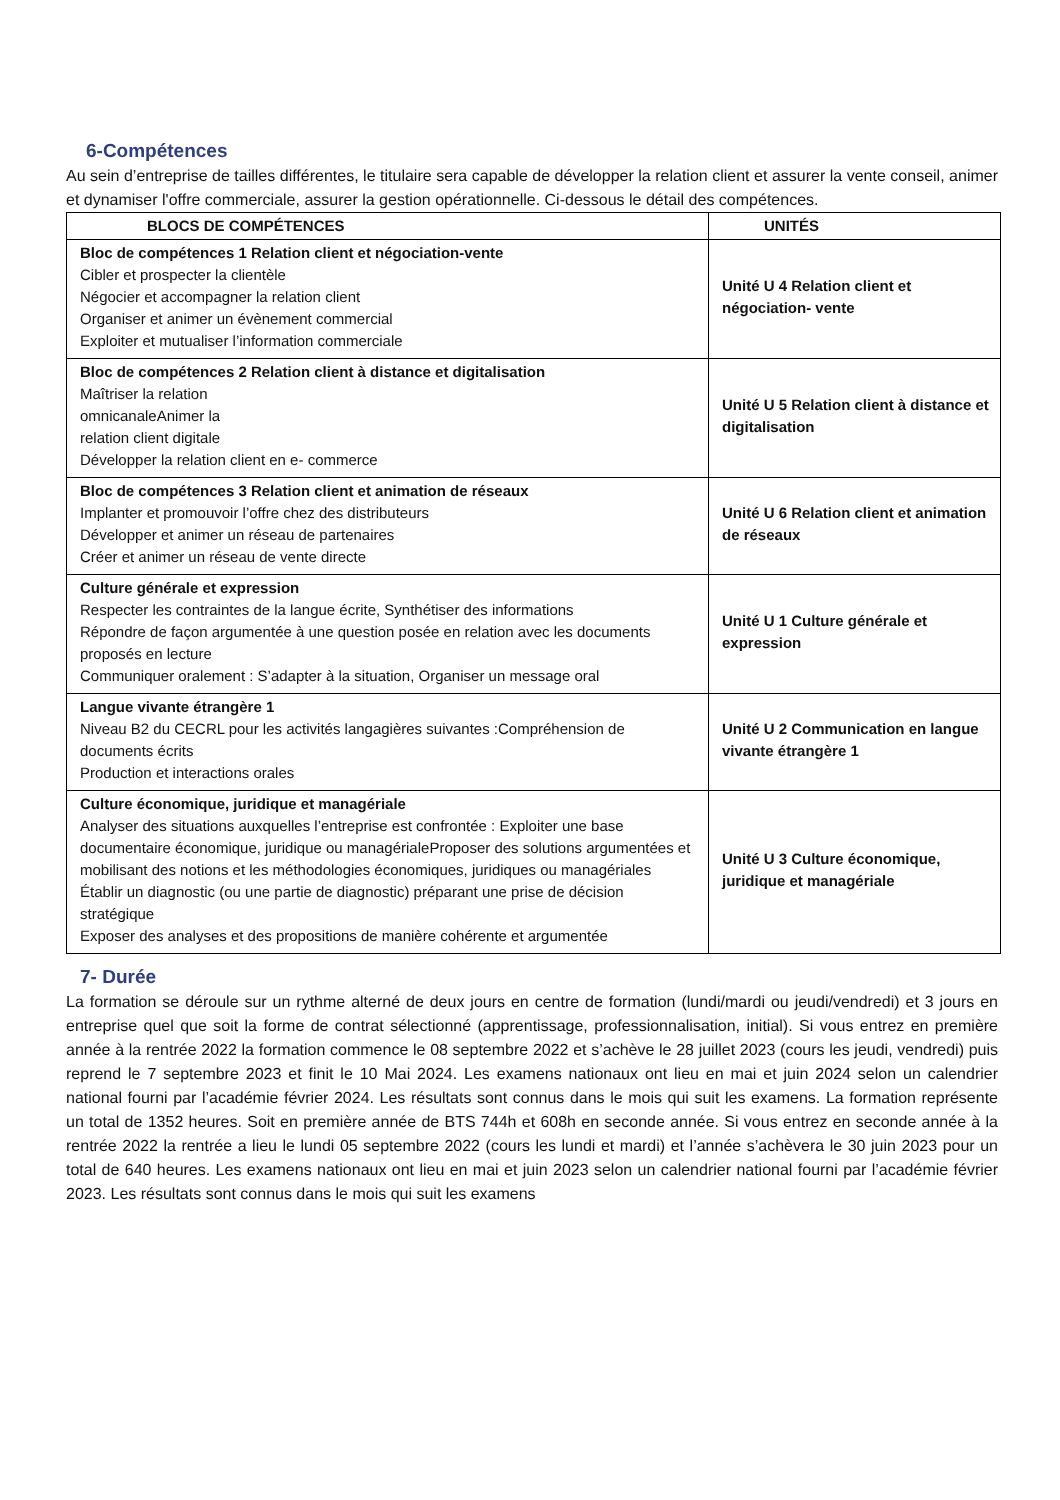6-Compétences
Au sein d’entreprise de tailles différentes, le titulaire sera capable de développer la relation client et assurer la vente conseil, animer et dynamiser l'offre commerciale, assurer la gestion opérationnelle. Ci-dessous le détail des compétences.
| BLOCS DE COMPÉTENCES | UNITÉS |
| --- | --- |
| Bloc de compétences 1 Relation client et négociation-vente Cibler et prospecter la clientèle Négocier et accompagner la relation client Organiser et animer un évènement commercial Exploiter et mutualiser l’information commerciale | Unité U 4 Relation client et négociation- vente |
| Bloc de compétences 2 Relation client à distance et digitalisation Maîtriser la relation omnicanaleAnimer la relation client digitale Développer la relation client en e- commerce | Unité U 5 Relation client à distance et digitalisation |
| Bloc de compétences 3 Relation client et animation de réseaux Implanter et promouvoir l’offre chez des distributeurs Développer et animer un réseau de partenaires Créer et animer un réseau de vente directe | Unité U 6 Relation client et animation de réseaux |
| Culture générale et expression Respecter les contraintes de la langue écrite, Synthétiser des informations Répondre de façon argumentée à une question posée en relation avec les documents proposés en lecture Communiquer oralement : S’adapter à la situation, Organiser un message oral | Unité U 1 Culture générale et expression |
| Langue vivante étrangère 1 Niveau B2 du CECRL pour les activités langagières suivantes :Compréhension de documents écrits Production et interactions orales | Unité U 2 Communication en langue vivante étrangère 1 |
| Culture économique, juridique et managériale Analyser des situations auxquelles l’entreprise est confrontée : Exploiter une base documentaire économique, juridique ou managérialeProposer des solutions argumentées et mobilisant des notions et les méthodologies économiques, juridiques ou managériales Établir un diagnostic (ou une partie de diagnostic) préparant une prise de décision stratégique Exposer des analyses et des propositions de manière cohérente et argumentée | Unité U 3 Culture économique, juridique et managériale |
7- Durée
La formation se déroule sur un rythme alterné de deux jours en centre de formation (lundi/mardi ou jeudi/vendredi) et 3 jours en entreprise quel que soit la forme de contrat sélectionné (apprentissage, professionnalisation, initial). Si vous entrez en première année à la rentrée 2022 la formation commence le 08 septembre 2022 et s’achève le 28 juillet 2023 (cours les jeudi, vendredi) puis reprend le 7 septembre 2023 et finit le 10 Mai 2024. Les examens nationaux ont lieu en mai et juin 2024 selon un calendrier national fourni par l’académie février 2024. Les résultats sont connus dans le mois qui suit les examens. La formation représente un total de 1352 heures. Soit en première année de BTS 744h et 608h en seconde année. Si vous entrez en seconde année à la rentrée 2022 la rentrée a lieu le lundi 05 septembre 2022 (cours les lundi et mardi) et l’année s’achèvera le 30 juin 2023 pour un total de 640 heures. Les examens nationaux ont lieu en mai et juin 2023 selon un calendrier national fourni par l’académie février 2023. Les résultats sont connus dans le mois qui suit les examens